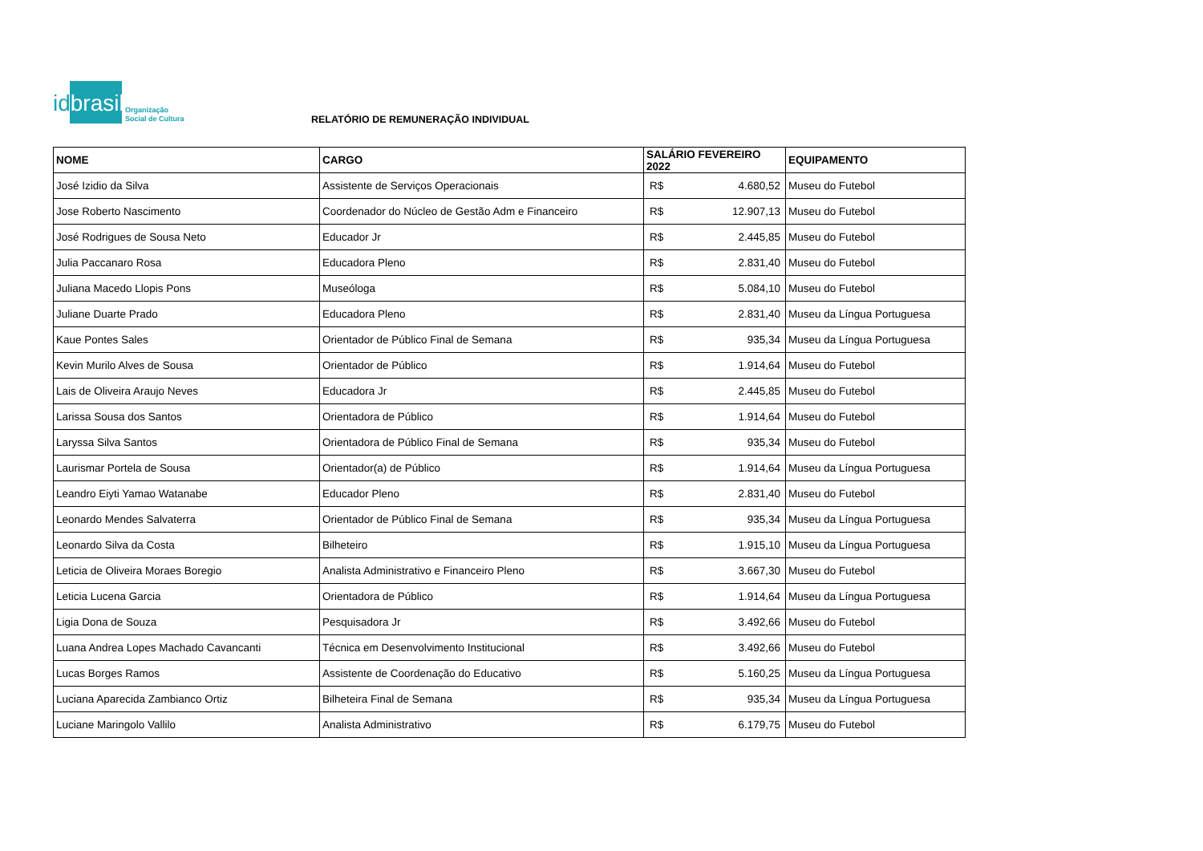idbrasil
Organização
Social de Cultura
RELATÓRIO DE REMUNERAÇÃO INDIVIDUAL
| NOME | CARGO | SALÁRIO FEVEREIRO 2022 | | EQUIPAMENTO |
| --- | --- | --- | --- | --- |
| José Izidio da Silva | Assistente de Serviços Operacionais | R$ | 4.680,52 | Museu do Futebol |
| Jose Roberto Nascimento | Coordenador do Núcleo de Gestão Adm e Financeiro | R$ | 12.907,13 | Museu do Futebol |
| José Rodrigues de Sousa Neto | Educador Jr | R$ | 2.445,85 | Museu do Futebol |
| Julia Paccanaro Rosa | Educadora Pleno | R$ | 2.831,40 | Museu do Futebol |
| Juliana Macedo Llopis Pons | Museóloga | R$ | 5.084,10 | Museu do Futebol |
| Juliane Duarte Prado | Educadora Pleno | R$ | 2.831,40 | Museu da Língua Portuguesa |
| Kaue Pontes Sales | Orientador de Público Final de Semana | R$ | 935,34 | Museu da Língua Portuguesa |
| Kevin Murilo Alves de Sousa | Orientador de Público | R$ | 1.914,64 | Museu do Futebol |
| Lais de Oliveira Araujo Neves | Educadora Jr | R$ | 2.445,85 | Museu do Futebol |
| Larissa Sousa dos Santos | Orientadora de Público | R$ | 1.914,64 | Museu do Futebol |
| Laryssa Silva Santos | Orientadora de Público Final de Semana | R$ | 935,34 | Museu do Futebol |
| Laurismar Portela de Sousa | Orientador(a) de Público | R$ | 1.914,64 | Museu da Língua Portuguesa |
| Leandro Eiyti Yamao Watanabe | Educador Pleno | R$ | 2.831,40 | Museu do Futebol |
| Leonardo Mendes Salvaterra | Orientador de Público Final de Semana | R$ | 935,34 | Museu da Língua Portuguesa |
| Leonardo Silva da Costa | Bilheteiro | R$ | 1.915,10 | Museu da Língua Portuguesa |
| Leticia de Oliveira Moraes Boregio | Analista Administrativo e Financeiro Pleno | R$ | 3.667,30 | Museu do Futebol |
| Leticia Lucena Garcia | Orientadora de Público | R$ | 1.914,64 | Museu da Língua Portuguesa |
| Ligia Dona de Souza | Pesquisadora Jr | R$ | 3.492,66 | Museu do Futebol |
| Luana Andrea Lopes Machado Cavancanti | Técnica em Desenvolvimento Institucional | R$ | 3.492,66 | Museu do Futebol |
| Lucas Borges Ramos | Assistente de Coordenação do Educativo | R$ | 5.160,25 | Museu da Língua Portuguesa |
| Luciana Aparecida Zambianco Ortiz | Bilheteira Final de Semana | R$ | 935,34 | Museu da Língua Portuguesa |
| Luciane Maringolo Vallilo | Analista Administrativo | R$ | 6.179,75 | Museu do Futebol |